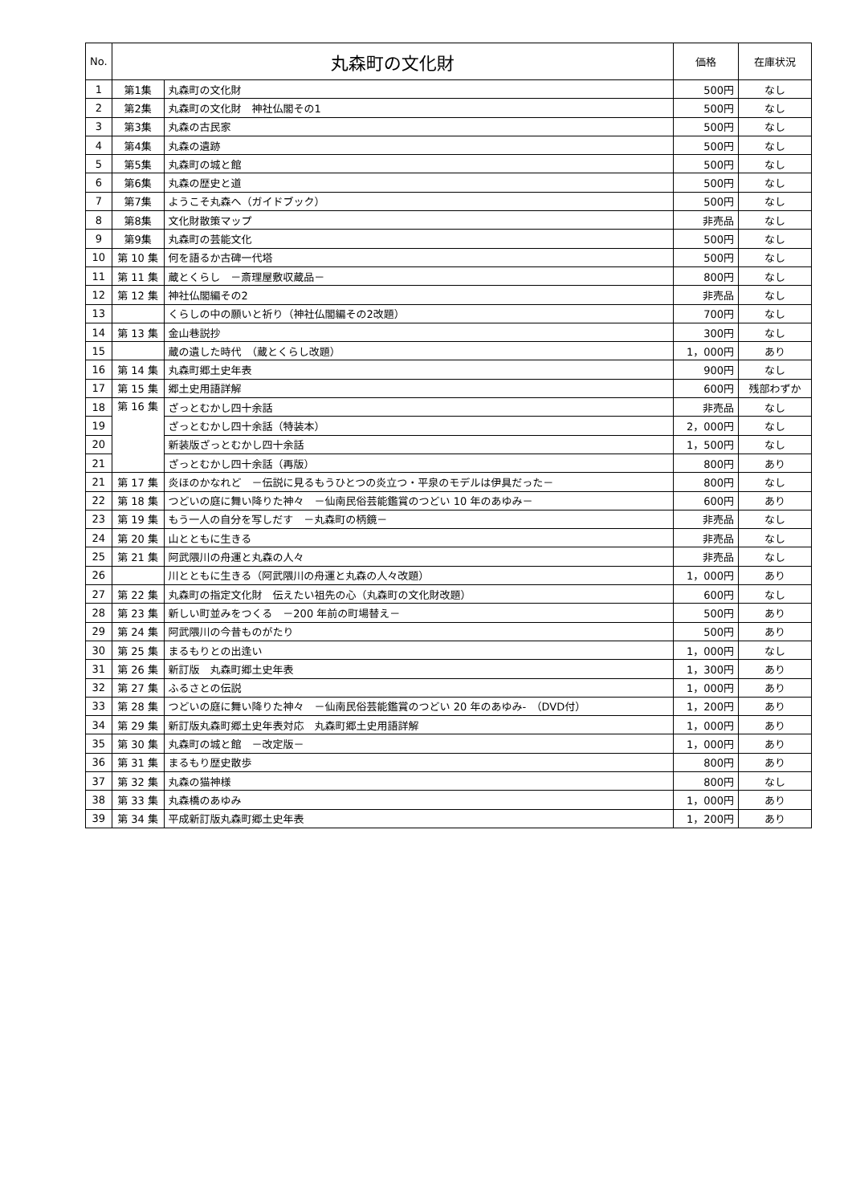| No. | 丸森町の文化財 | | 価格 | 在庫状況 |
| --- | --- | --- | --- | --- |
| 1 | 第1集 | 丸森町の文化財 | 500円 | なし |
| 2 | 第2集 | 丸森町の文化財 神社仏閣その1 | 500円 | なし |
| 3 | 第3集 | 丸森の古民家 | 500円 | なし |
| 4 | 第4集 | 丸森の遺跡 | 500円 | なし |
| 5 | 第5集 | 丸森町の城と館 | 500円 | なし |
| 6 | 第6集 | 丸森の歴史と道 | 500円 | なし |
| 7 | 第7集 | ようこそ丸森へ（ガイドブック） | 500円 | なし |
| 8 | 第8集 | 文化財散策マップ | 非売品 | なし |
| 9 | 第9集 | 丸森町の芸能文化 | 500円 | なし |
| 10 | 第 10 集 | 何を語るか古碑一代塔 | 500円 | なし |
| 11 | 第 11 集 | 蔵とくらし －斎理屋敷収蔵品－ | 800円 | なし |
| 12 | 第 12 集 | 神社仏閣編その2 | 非売品 | なし |
| 13 | | くらしの中の願いと祈り（神社仏閣編その2改題） | 700円 | なし |
| 14 | 第 13 集 | 金山巷説抄 | 300円 | なし |
| 15 | | 蔵の遺した時代 （蔵とくらし改題） | 1，000円 | あり |
| 16 | 第 14 集 | 丸森町郷土史年表 | 900円 | なし |
| 17 | 第 15 集 | 郷土史用語詳解 | 600円 | 残部わずか |
| 18 | 第 16 集 | ざっとむかし四十余話 | 非売品 | なし |
| 19 | | ざっとむかし四十余話（特装本） | 2，000円 | なし |
| 20 | | 新装版ざっとむかし四十余話 | 1，500円 | なし |
| 21 | | ざっとむかし四十余話（再版） | 800円 | あり |
| 21 | 第 17 集 | 炎ほのかなれど －伝説に見るもうひとつの炎立つ・平泉のモデルは伊具だった－ | 800円 | なし |
| 22 | 第 18 集 | つどいの庭に舞い降りた神々 －仙南民俗芸能鑑賞のつどい 10 年のあゆみ－ | 600円 | あり |
| 23 | 第 19 集 | もう一人の自分を写しだす －丸森町の柄鏡－ | 非売品 | なし |
| 24 | 第 20 集 | 山とともに生きる | 非売品 | なし |
| 25 | 第 21 集 | 阿武隈川の舟運と丸森の人々 | 非売品 | なし |
| 26 | | 川とともに生きる（阿武隈川の舟運と丸森の人々改題） | 1，000円 | あり |
| 27 | 第 22 集 | 丸森町の指定文化財 伝えたい祖先の心（丸森町の文化財改題） | 600円 | なし |
| 28 | 第 23 集 | 新しい町並みをつくる －200 年前の町場替え－ | 500円 | あり |
| 29 | 第 24 集 | 阿武隈川の今昔ものがたり | 500円 | あり |
| 30 | 第 25 集 | まるもりとの出逢い | 1，000円 | なし |
| 31 | 第 26 集 | 新訂版 丸森町郷土史年表 | 1，300円 | あり |
| 32 | 第 27 集 | ふるさとの伝説 | 1，000円 | あり |
| 33 | 第 28 集 | つどいの庭に舞い降りた神々 －仙南民俗芸能鑑賞のつどい 20 年のあゆみ- （DVD付） | 1，200円 | あり |
| 34 | 第 29 集 | 新訂版丸森町郷土史年表対応 丸森町郷土史用語詳解 | 1，000円 | あり |
| 35 | 第 30 集 | 丸森町の城と館 －改定版－ | 1，000円 | あり |
| 36 | 第 31 集 | まるもり歴史散歩 | 800円 | あり |
| 37 | 第 32 集 | 丸森の猫神様 | 800円 | なし |
| 38 | 第 33 集 | 丸森橋のあゆみ | 1，000円 | あり |
| 39 | 第 34 集 | 平成新訂版丸森町郷土史年表 | 1，200円 | あり |